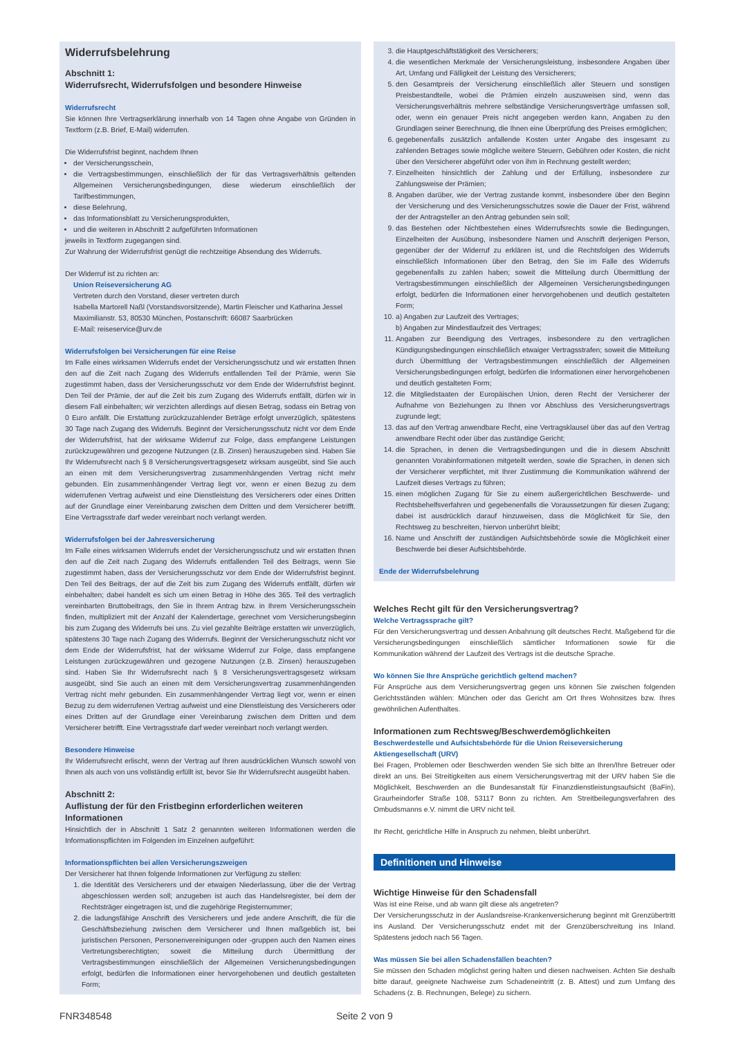Widerrufsbelehrung
Abschnitt 1:
Widerrufsrecht, Widerrufsfolgen und besondere Hinweise
Widerrufsrecht
Sie können Ihre Vertragserklärung innerhalb von 14 Tagen ohne Angabe von Gründen in Textform (z.B. Brief, E-Mail) widerrufen.
Die Widerrufsfrist beginnt, nachdem Ihnen
der Versicherungsschein,
die Vertragsbestimmungen, einschließlich der für das Vertragsverhältnis geltenden Allgemeinen Versicherungsbedingungen, diese wiederum einschließlich der Tarifbestimmungen,
diese Belehrung,
das Informationsblatt zu Versicherungsprodukten,
und die weiteren in Abschnitt 2 aufgeführten Informationen
jeweils in Textform zugegangen sind.
Zur Wahrung der Widerrufsfrist genügt die rechtzeitige Absendung des Widerrufs.
Der Widerruf ist zu richten an:
Union Reiseversicherung AG
Vertreten durch den Vorstand, dieser vertreten durch
Isabella Martorell Naßl (Vorstandsvorsitzende), Martin Fleischer und Katharina Jessel
Maximilianstr. 53, 80530 München, Postanschrift: 66087 Saarbrücken
E-Mail: reiseservice@urv.de
Widerrufsfolgen bei Versicherungen für eine Reise
Im Falle eines wirksamen Widerrufs endet der Versicherungsschutz und wir erstatten Ihnen den auf die Zeit nach Zugang des Widerrufs entfallenden Teil der Prämie, wenn Sie zugestimmt haben, dass der Versicherungsschutz vor dem Ende der Widerrufsfrist beginnt. Den Teil der Prämie, der auf die Zeit bis zum Zugang des Widerrufs entfällt, dürfen wir in diesem Fall einbehalten; wir verzichten allerdings auf diesen Betrag, sodass ein Betrag von 0 Euro anfällt. Die Erstattung zurückzuzahlender Beträge erfolgt unverzüglich, spätestens 30 Tage nach Zugang des Widerrufs. Beginnt der Versicherungsschutz nicht vor dem Ende der Widerrufsfrist, hat der wirksame Widerruf zur Folge, dass empfangene Leistungen zurückzugewähren und gezogene Nutzungen (z.B. Zinsen) herauszugeben sind. Haben Sie Ihr Widerrufsrecht nach § 8 Versicherungsvertragsgesetz wirksam ausgeübt, sind Sie auch an einen mit dem Versicherungsvertrag zusammenhängenden Vertrag nicht mehr gebunden. Ein zusammenhängender Vertrag liegt vor, wenn er einen Bezug zu dem widerrufenen Vertrag aufweist und eine Dienstleistung des Versicherers oder eines Dritten auf der Grundlage einer Vereinbarung zwischen dem Dritten und dem Versicherer betrifft. Eine Vertragsstrafe darf weder vereinbart noch verlangt werden.
Widerrufsfolgen bei der Jahresversicherung
Im Falle eines wirksamen Widerrufs endet der Versicherungsschutz und wir erstatten Ihnen den auf die Zeit nach Zugang des Widerrufs entfallenden Teil des Beitrags, wenn Sie zugestimmt haben, dass der Versicherungsschutz vor dem Ende der Widerrufsfrist beginnt. Den Teil des Beitrags, der auf die Zeit bis zum Zugang des Widerrufs entfällt, dürfen wir einbehalten; dabei handelt es sich um einen Betrag in Höhe des 365. Teil des vertraglich vereinbarten Bruttobeitrags, den Sie in Ihrem Antrag bzw. in Ihrem Versicherungsschein finden, multipliziert mit der Anzahl der Kalendertage, gerechnet vom Versicherungsbeginn bis zum Zugang des Widerrufs bei uns. Zu viel gezahlte Beiträge erstatten wir unverzüglich, spätestens 30 Tage nach Zugang des Widerrufs. Beginnt der Versicherungsschutz nicht vor dem Ende der Widerrufsfrist, hat der wirksame Widerruf zur Folge, dass empfangene Leistungen zurückzugewähren und gezogene Nutzungen (z.B. Zinsen) herauszugeben sind. Haben Sie Ihr Widerrufsrecht nach § 8 Versicherungsvertragsgesetz wirksam ausgeübt, sind Sie auch an einen mit dem Versicherungsvertrag zusammenhängenden Vertrag nicht mehr gebunden. Ein zusammenhängender Vertrag liegt vor, wenn er einen Bezug zu dem widerrufenen Vertrag aufweist und eine Dienstleistung des Versicherers oder eines Dritten auf der Grundlage einer Vereinbarung zwischen dem Dritten und dem Versicherer betrifft. Eine Vertragsstrafe darf weder vereinbart noch verlangt werden.
Besondere Hinweise
Ihr Widerrufsrecht erlischt, wenn der Vertrag auf Ihren ausdrücklichen Wunsch sowohl von Ihnen als auch von uns vollständig erfüllt ist, bevor Sie Ihr Widerrufsrecht ausgeübt haben.
Abschnitt 2:
Auflistung der für den Fristbeginn erforderlichen weiteren Informationen
Hinsichtlich der in Abschnitt 1 Satz 2 genannten weiteren Informationen werden die Informationspflichten im Folgenden im Einzelnen aufgeführt:
Informationspflichten bei allen Versicherungszweigen
Der Versicherer hat Ihnen folgende Informationen zur Verfügung zu stellen:
1. die Identität des Versicherers und der etwaigen Niederlassung, über die der Vertrag abgeschlossen werden soll; anzugeben ist auch das Handelsregister, bei dem der Rechtsträger eingetragen ist, und die zugehörige Registernummer;
2. die ladungsfähige Anschrift des Versicherers und jede andere Anschrift, die für die Geschäftsbeziehung zwischen dem Versicherer und Ihnen maßgeblich ist, bei juristischen Personen, Personenvereinigungen oder -gruppen auch den Namen eines Vertretungsberechtigten; soweit die Mitteilung durch Übermittlung der Vertragsbestimmungen einschließlich der Allgemeinen Versicherungsbedingungen erfolgt, bedürfen die Informationen einer hervorgehobenen und deutlich gestalteten Form;
3. die Hauptgeschäftstätigkeit des Versicherers;
4. die wesentlichen Merkmale der Versicherungsleistung, insbesondere Angaben über Art, Umfang und Fälligkeit der Leistung des Versicherers;
5. den Gesamtpreis der Versicherung einschließlich aller Steuern und sonstigen Preisbestandteile, wobei die Prämien einzeln auszuweisen sind, wenn das Versicherungsverhältnis mehrere selbständige Versicherungsverträge umfassen soll, oder, wenn ein genauer Preis nicht angegeben werden kann, Angaben zu den Grundlagen seiner Berechnung, die Ihnen eine Überprüfung des Preises ermöglichen;
6. gegebenenfalls zusätzlich anfallende Kosten unter Angabe des insgesamt zu zahlenden Betrages sowie mögliche weitere Steuern, Gebühren oder Kosten, die nicht über den Versicherer abgeführt oder von ihm in Rechnung gestellt werden;
7. Einzelheiten hinsichtlich der Zahlung und der Erfüllung, insbesondere zur Zahlungsweise der Prämien;
8. Angaben darüber, wie der Vertrag zustande kommt, insbesondere über den Beginn der Versicherung und des Versicherungsschutzes sowie die Dauer der Frist, während der der Antragsteller an den Antrag gebunden sein soll;
9. das Bestehen oder Nichtbestehen eines Widerrufsrechts sowie die Bedingungen, Einzelheiten der Ausübung, insbesondere Namen und Anschrift derjenigen Person, gegenüber der der Widerruf zu erklären ist, und die Rechtsfolgen des Widerrufs einschließlich Informationen über den Betrag, den Sie im Falle des Widerrufs gegebenenfalls zu zahlen haben; soweit die Mitteilung durch Übermittlung der Vertragsbestimmungen einschließlich der Allgemeinen Versicherungsbedingungen erfolgt, bedürfen die Informationen einer hervorgehobenen und deutlich gestalteten Form;
10. a) Angaben zur Laufzeit des Vertrages;
b) Angaben zur Mindestlaufzeit des Vertrages;
11. Angaben zur Beendigung des Vertrages, insbesondere zu den vertraglichen Kündigungsbedingungen einschließlich etwaiger Vertragsstrafen; soweit die Mitteilung durch Übermittlung der Vertragsbestimmungen einschließlich der Allgemeinen Versicherungsbedingungen erfolgt, bedürfen die Informationen einer hervorgehobenen und deutlich gestalteten Form;
12. die Mitgliedstaaten der Europäischen Union, deren Recht der Versicherer der Aufnahme von Beziehungen zu Ihnen vor Abschluss des Versicherungsvertrags zugrunde legt;
13. das auf den Vertrag anwendbare Recht, eine Vertragsklausel über das auf den Vertrag anwendbare Recht oder über das zuständige Gericht;
14. die Sprachen, in denen die Vertragsbedingungen und die in diesem Abschnitt genannten Vorabinformationen mitgeteilt werden, sowie die Sprachen, in denen sich der Versicherer verpflichtet, mit Ihrer Zustimmung die Kommunikation während der Laufzeit dieses Vertrags zu führen;
15. einen möglichen Zugang für Sie zu einem außergerichtlichen Beschwerde- und Rechtsbehelfsverfahren und gegebenenfalls die Voraussetzungen für diesen Zugang; dabei ist ausdrücklich darauf hinzuweisen, dass die Möglichkeit für Sie, den Rechtsweg zu beschreiten, hiervon unberührt bleibt;
16. Name und Anschrift der zuständigen Aufsichtsbehörde sowie die Möglichkeit einer Beschwerde bei dieser Aufsichtsbehörde.
Ende der Widerrufsbelehrung
Welches Recht gilt für den Versicherungsvertrag?
Welche Vertragssprache gilt?
Für den Versicherungsvertrag und dessen Anbahnung gilt deutsches Recht. Maßgebend für die Versicherungsbedingungen einschließlich sämtlicher Informationen sowie für die Kommunikation während der Laufzeit des Vertrags ist die deutsche Sprache.
Wo können Sie Ihre Ansprüche gerichtlich geltend machen?
Für Ansprüche aus dem Versicherungsvertrag gegen uns können Sie zwischen folgenden Gerichtsständen wählen: München oder das Gericht am Ort Ihres Wohnsitzes bzw. Ihres gewöhnlichen Aufenthaltes.
Informationen zum Rechtsweg/Beschwerdemöglichkeiten
Beschwerdestelle und Aufsichtsbehörde für die Union Reiseversicherung Aktiengesellschaft (URV)
Bei Fragen, Problemen oder Beschwerden wenden Sie sich bitte an Ihren/Ihre Betreuer oder direkt an uns. Bei Streitigkeiten aus einem Versicherungsvertrag mit der URV haben Sie die Möglichkeit, Beschwerden an die Bundesanstalt für Finanzdienstleistungsaufsicht (BaFin), Graurheindorfer Straße 108, 53117 Bonn zu richten. Am Streitbeilegungsverfahren des Ombudsmanns e.V. nimmt die URV nicht teil.
Ihr Recht, gerichtliche Hilfe in Anspruch zu nehmen, bleibt unberührt.
Definitionen und Hinweise
Wichtige Hinweise für den Schadensfall
Was ist eine Reise, und ab wann gilt diese als angetreten?
Der Versicherungsschutz in der Auslandsreise-Krankenversicherung beginnt mit Grenzübertritt ins Ausland. Der Versicherungsschutz endet mit der Grenzüberschreitung ins Inland. Spätestens jedoch nach 56 Tagen.
Was müssen Sie bei allen Schadensfällen beachten?
Sie müssen den Schaden möglichst gering halten und diesen nachweisen. Achten Sie deshalb bitte darauf, geeignete Nachweise zum Schadeneintritt (z. B. Attest) und zum Umfang des Schadens (z. B. Rechnungen, Belege) zu sichern.
FNR348548 Seite 2 von 9